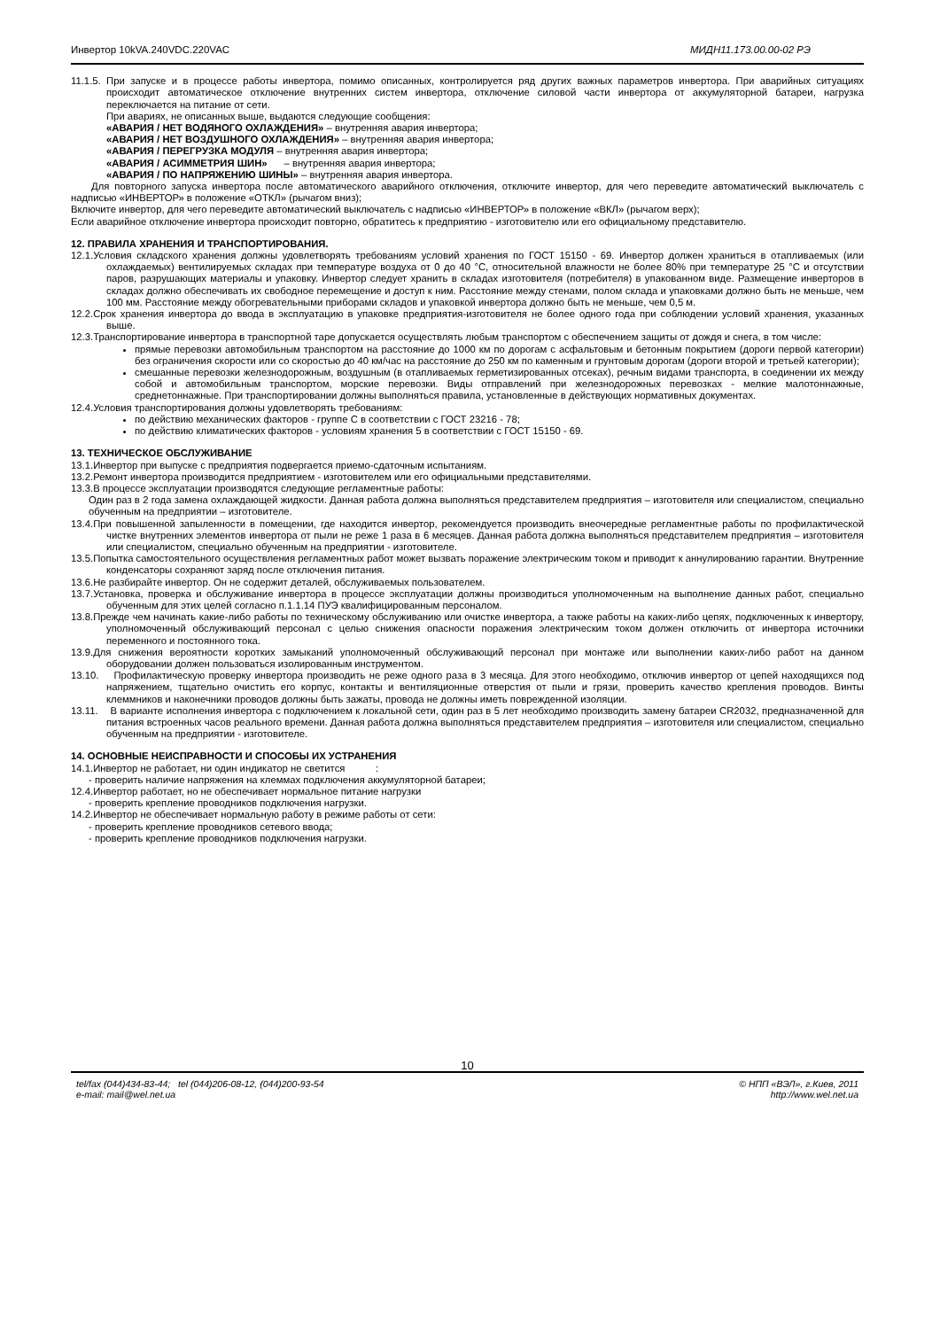Инвертор 10kVA.240VDC.220VAC МИДН11.173.00.00-02 РЭ
11.1.5. При запуске и в процессе работы инвертора, помимо описанных, контролируется ряд других важных параметров инвертора. При аварийных ситуациях происходит автоматическое отключение внутренних систем инвертора, отключение силовой части инвертора от аккумуляторной батареи, нагрузка переключается на питание от сети.
При авариях, не описанных выше, выдаются следующие сообщения:
«АВАРИЯ / НЕТ ВОДЯНОГО ОХЛАЖДЕНИЯ» – внутренняя авария инвертора;
«АВАРИЯ / НЕТ ВОЗДУШНОГО ОХЛАЖДЕНИЯ» – внутренняя авария инвертора;
«АВАРИЯ / ПЕРЕГРУЗКА МОДУЛЯ – внутренняя авария инвертора;
«АВАРИЯ / АСИММЕТРИЯ ШИН» – внутренняя авария инвертора;
«АВАРИЯ / ПО НАПРЯЖЕНИЮ ШИНЫ» – внутренняя авария инвертора.
Для повторного запуска инвертора после автоматического аварийного отключения, отключите инвертор, для чего переведите автоматический выключатель с надписью «ИНВЕРТОР» в положение «ОТКЛ» (рычагом вниз);
Включите инвертор, для чего переведите автоматический выключатель с надписью «ИНВЕРТОР» в положение «ВКЛ» (рычагом верх);
Если аварийное отключение инвертора происходит повторно, обратитесь к предприятию - изготовителю или его официальному представителю.
12. ПРАВИЛА ХРАНЕНИЯ И ТРАНСПОРТИРОВАНИЯ.
12.1.Условия складского хранения должны удовлетворять требованиям условий хранения по ГОСТ 15150 - 69. Инвертор должен храниться в отапливаемых (или охлаждаемых) вентилируемых складах при температуре воздуха от 0 до 40 °С, относительной влажности не более 80% при температуре 25 °С и отсутствии паров, разрушающих материалы и упаковку. Инвертор следует хранить в складах изготовителя (потребителя) в упакованном виде. Размещение инверторов в складах должно обеспечивать их свободное перемещение и доступ к ним. Расстояние между стенами, полом склада и упаковками должно быть не меньше, чем 100 мм. Расстояние между обогревательными приборами складов и упаковкой инвертора должно быть не меньше, чем 0,5 м.
12.2.Срок хранения инвертора до ввода в эксплуатацию в упаковке предприятия-изготовителя не более одного года при соблюдении условий хранения, указанных выше.
12.3.Транспортирование инвертора в транспортной таре допускается осуществлять любым транспортом с обеспечением защиты от дождя и снега, в том числе:
прямые перевозки автомобильным транспортом на расстояние до 1000 км по дорогам с асфальтовым и бетонным покрытием (дороги первой категории) без ограничения скорости или со скоростью до 40 км/час на расстояние до 250 км по каменным и грунтовым дорогам (дороги второй и третьей категории);
смешанные перевозки железнодорожным, воздушным (в отапливаемых герметизированных отсеках), речным видами транспорта, в соединении их между собой и автомобильным транспортом, морские перевозки. Виды отправлений при железнодорожных перевозках - мелкие малотоннажные, среднетоннажные. При транспортировании должны выполняться правила, установленные в действующих нормативных документах.
12.4.Условия транспортирования должны удовлетворять требованиям:
по действию механических факторов - группе С в соответствии с ГОСТ 23216 - 78;
по действию климатических факторов - условиям хранения 5 в соответствии с ГОСТ 15150 - 69.
13. ТЕХНИЧЕСКОЕ ОБСЛУЖИВАНИЕ
13.1.Инвертор при выпуске с предприятия подвергается приемо-сдаточным испытаниям.
13.2.Ремонт инвертора производится предприятием - изготовителем или его официальными представителями.
13.3.В процессе эксплуатации производятся следующие регламентные работы:
Один раз в 2 года замена охлаждающей жидкости. Данная работа должна выполняться представителем предприятия – изготовителя или специалистом, специально обученным на предприятии – изготовителе.
13.4.При повышенной запыленности в помещении, где находится инвертор, рекомендуется производить внеочередные регламентные работы по профилактической чистке внутренних элементов инвертора от пыли не реже 1 раза в 6 месяцев. Данная работа должна выполняться представителем предприятия – изготовителя или специалистом, специально обученным на предприятии - изготовителе.
13.5.Попытка самостоятельного осуществления регламентных работ может вызвать поражение электрическим током и приводит к аннулированию гарантии. Внутренние конденсаторы сохраняют заряд после отключения питания.
13.6.Не разбирайте инвертор. Он не содержит деталей, обслуживаемых пользователем.
13.7.Установка, проверка и обслуживание инвертора в процессе эксплуатации должны производиться уполномоченным на выполнение данных работ, специально обученным для этих целей согласно п.1.1.14 ПУЭ квалифицированным персоналом.
13.8.Прежде чем начинать какие-либо работы по техническому обслуживанию или очистке инвертора, а также работы на каких-либо цепях, подключенных к инвертору, уполномоченный обслуживающий персонал с целью снижения опасности поражения электрическим током должен отключить от инвертора источники переменного и постоянного тока.
13.9.Для снижения вероятности коротких замыканий уполномоченный обслуживающий персонал при монтаже или выполнении каких-либо работ на данном оборудовании должен пользоваться изолированным инструментом.
13.10. Профилактическую проверку инвертора производить не реже одного раза в 3 месяца. Для этого необходимо, отключив инвертор от цепей находящихся под напряжением, тщательно очистить его корпус, контакты и вентиляционные отверстия от пыли и грязи, проверить качество крепления проводов. Винты клеммников и наконечники проводов должны быть зажаты, провода не должны иметь поврежденной изоляции.
13.11. В варианте исполнения инвертора с подключением к локальной сети, один раз в 5 лет необходимо производить замену батареи CR2032, предназначенной для питания встроенных часов реального времени. Данная работа должна выполняться представителем предприятия – изготовителя или специалистом, специально обученным на предприятии - изготовителе.
14. ОСНОВНЫЕ НЕИСПРАВНОСТИ И СПОСОБЫ ИХ УСТРАНЕНИЯ
14.1.Инвертор не работает, ни один индикатор не светится :
- проверить наличие напряжения на клеммах подключения аккумуляторной батареи;
12.4.Инвертор работает, но не обеспечивает нормальное питание нагрузки
- проверить крепление проводников подключения нагрузки.
14.2.Инвертор не обеспечивает нормальную работу в режиме работы от сети:
- проверить крепление проводников сетевого ввода;
- проверить крепление проводников подключения нагрузки.
10
tel/fax (044)434-83-44; tel (044)206-08-12, (044)200-93-54
e-mail: mail@wel.net.ua
© НПП «ВЭЛ», г.Киев, 2011
http://www.wel.net.ua